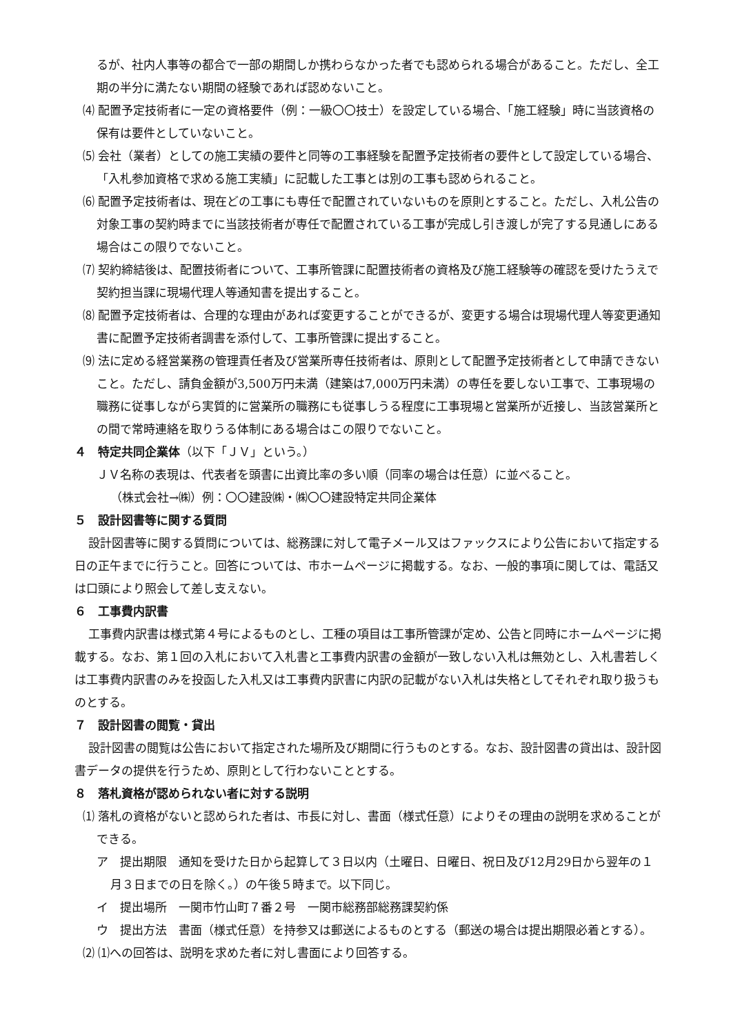るが、社内人事等の都合で一部の期間しか携わらなかった者でも認められる場合があること。ただし、全工期の半分に満たない期間の経験であれば認めないこと。
⑷ 配置予定技術者に一定の資格要件（例：一級〇〇技士）を設定している場合、「施工経験」時に当該資格の保有は要件としていないこと。
⑸ 会社（業者）としての施工実績の要件と同等の工事経験を配置予定技術者の要件として設定している場合、「入札参加資格で求める施工実績」に記載した工事とは別の工事も認められること。
⑹ 配置予定技術者は、現在どの工事にも専任で配置されていないものを原則とすること。ただし、入札公告の対象工事の契約時までに当該技術者が専任で配置されている工事が完成し引き渡しが完了する見通しにある場合はこの限りでないこと。
⑺ 契約締結後は、配置技術者について、工事所管課に配置技術者の資格及び施工経験等の確認を受けたうえで契約担当課に現場代理人等通知書を提出すること。
⑻ 配置予定技術者は、合理的な理由があれば変更することができるが、変更する場合は現場代理人等変更通知書に配置予定技術者調書を添付して、工事所管課に提出すること。
⑼ 法に定める経営業務の管理責任者及び営業所専任技術者は、原則として配置予定技術者として申請できないこと。ただし、請負金額が3,500万円未満（建築は7,000万円未満）の専任を要しない工事で、工事現場の職務に従事しながら実質的に営業所の職務にも従事しうる程度に工事現場と営業所が近接し、当該営業所との間で常時連絡を取りうる体制にある場合はこの限りでないこと。
４　特定共同企業体（以下「ＪＶ」という。）
ＪＶ名称の表現は、代表者を頭書に出資比率の多い順（同率の場合は任意）に並べること。
（株式会社→㈱）例：〇〇建設㈱・㈱〇〇建設特定共同企業体
５　設計図書等に関する質問
設計図書等に関する質問については、総務課に対して電子メール又はファックスにより公告において指定する日の正午までに行うこと。回答については、市ホームページに掲載する。なお、一般的事項に関しては、電話又は口頭により照会して差し支えない。
６　工事費内訳書
工事費内訳書は様式第４号によるものとし、工種の項目は工事所管課が定め、公告と同時にホームページに掲載する。なお、第１回の入札において入札書と工事費内訳書の金額が一致しない入札は無効とし、入札書若しくは工事費内訳書のみを投函した入札又は工事費内訳書に内訳の記載がない入札は失格としてそれぞれ取り扱うものとする。
７　設計図書の閲覧・貸出
設計図書の閲覧は公告において指定された場所及び期間に行うものとする。なお、設計図書の貸出は、設計図書データの提供を行うため、原則として行わないこととする。
８　落札資格が認められない者に対する説明
⑴ 落札の資格がないと認められた者は、市長に対し、書面（様式任意）によりその理由の説明を求めることができる。
ア　提出期限　通知を受けた日から起算して３日以内（土曜日、日曜日、祝日及び12月29日から翌年の１月３日までの日を除く。）の午後５時まで。以下同じ。
イ　提出場所　一関市竹山町７番２号　一関市総務部総務課契約係
ウ　提出方法　書面（様式任意）を持参又は郵送によるものとする（郵送の場合は提出期限必着とする）。
⑵ ⑴への回答は、説明を求めた者に対し書面により回答する。